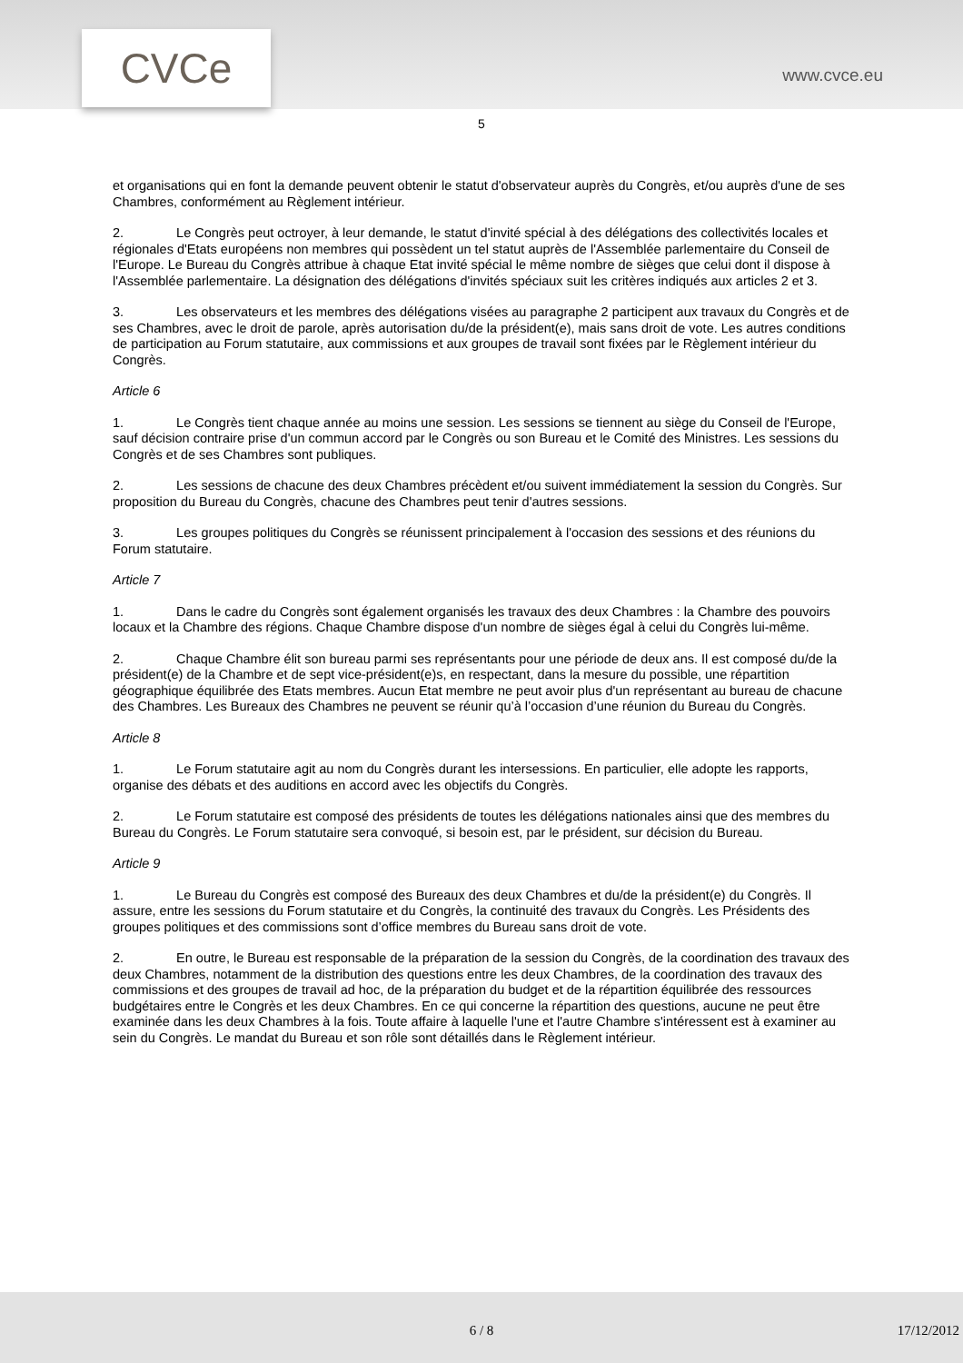CVCe www.cvce.eu
5
et organisations qui en font la demande peuvent obtenir le statut d'observateur auprès du Congrès, et/ou auprès d'une de ses Chambres, conformément au Règlement intérieur.
2. Le Congrès peut octroyer, à leur demande, le statut d'invité spécial à des délégations des collectivités locales et régionales d'Etats européens non membres qui possèdent un tel statut auprès de l'Assemblée parlementaire du Conseil de l'Europe. Le Bureau du Congrès attribue à chaque Etat invité spécial le même nombre de sièges que celui dont il dispose à l'Assemblée parlementaire. La désignation des délégations d'invités spéciaux suit les critères indiqués aux articles 2 et 3.
3. Les observateurs et les membres des délégations visées au paragraphe 2 participent aux travaux du Congrès et de ses Chambres, avec le droit de parole, après autorisation du/de la président(e), mais sans droit de vote. Les autres conditions de participation au Forum statutaire, aux commissions et aux groupes de travail sont fixées par le Règlement intérieur du Congrès.
Article 6
1. Le Congrès tient chaque année au moins une session. Les sessions se tiennent au siège du Conseil de l'Europe, sauf décision contraire prise d'un commun accord par le Congrès ou son Bureau et le Comité des Ministres. Les sessions du Congrès et de ses Chambres sont publiques.
2. Les sessions de chacune des deux Chambres précèdent et/ou suivent immédiatement la session du Congrès. Sur proposition du Bureau du Congrès, chacune des Chambres peut tenir d'autres sessions.
3. Les groupes politiques du Congrès se réunissent principalement à l'occasion des sessions et des réunions du Forum statutaire.
Article 7
1. Dans le cadre du Congrès sont également organisés les travaux des deux Chambres : la Chambre des pouvoirs locaux et la Chambre des régions. Chaque Chambre dispose d'un nombre de sièges égal à celui du Congrès lui-même.
2. Chaque Chambre élit son bureau parmi ses représentants pour une période de deux ans. Il est composé du/de la président(e) de la Chambre et de sept vice-président(e)s, en respectant, dans la mesure du possible, une répartition géographique équilibrée des Etats membres. Aucun Etat membre ne peut avoir plus d'un représentant au bureau de chacune des Chambres. Les Bureaux des Chambres ne peuvent se réunir qu’à l’occasion d’une réunion du Bureau du Congrès.
Article 8
1. Le Forum statutaire agit au nom du Congrès durant les intersessions. En particulier, elle adopte les rapports, organise des débats et des auditions en accord avec les objectifs du Congrès.
2. Le Forum statutaire est composé des présidents de toutes les délégations nationales ainsi que des membres du Bureau du Congrès. Le Forum statutaire sera convoqué, si besoin est, par le président, sur décision du Bureau.
Article 9
1. Le Bureau du Congrès est composé des Bureaux des deux Chambres et du/de la président(e) du Congrès. Il assure, entre les sessions du Forum statutaire et du Congrès, la continuité des travaux du Congrès. Les Présidents des groupes politiques et des commissions sont d’office membres du Bureau sans droit de vote.
2. En outre, le Bureau est responsable de la préparation de la session du Congrès, de la coordination des travaux des deux Chambres, notamment de la distribution des questions entre les deux Chambres, de la coordination des travaux des commissions et des groupes de travail ad hoc, de la préparation du budget et de la répartition équilibrée des ressources budgétaires entre le Congrès et les deux Chambres. En ce qui concerne la répartition des questions, aucune ne peut être examinée dans les deux Chambres à la fois. Toute affaire à laquelle l'une et l'autre Chambre s'intéressent est à examiner au sein du Congrès. Le mandat du Bureau et son rôle sont détaillés dans le Règlement intérieur.
6 / 8 17/12/2012